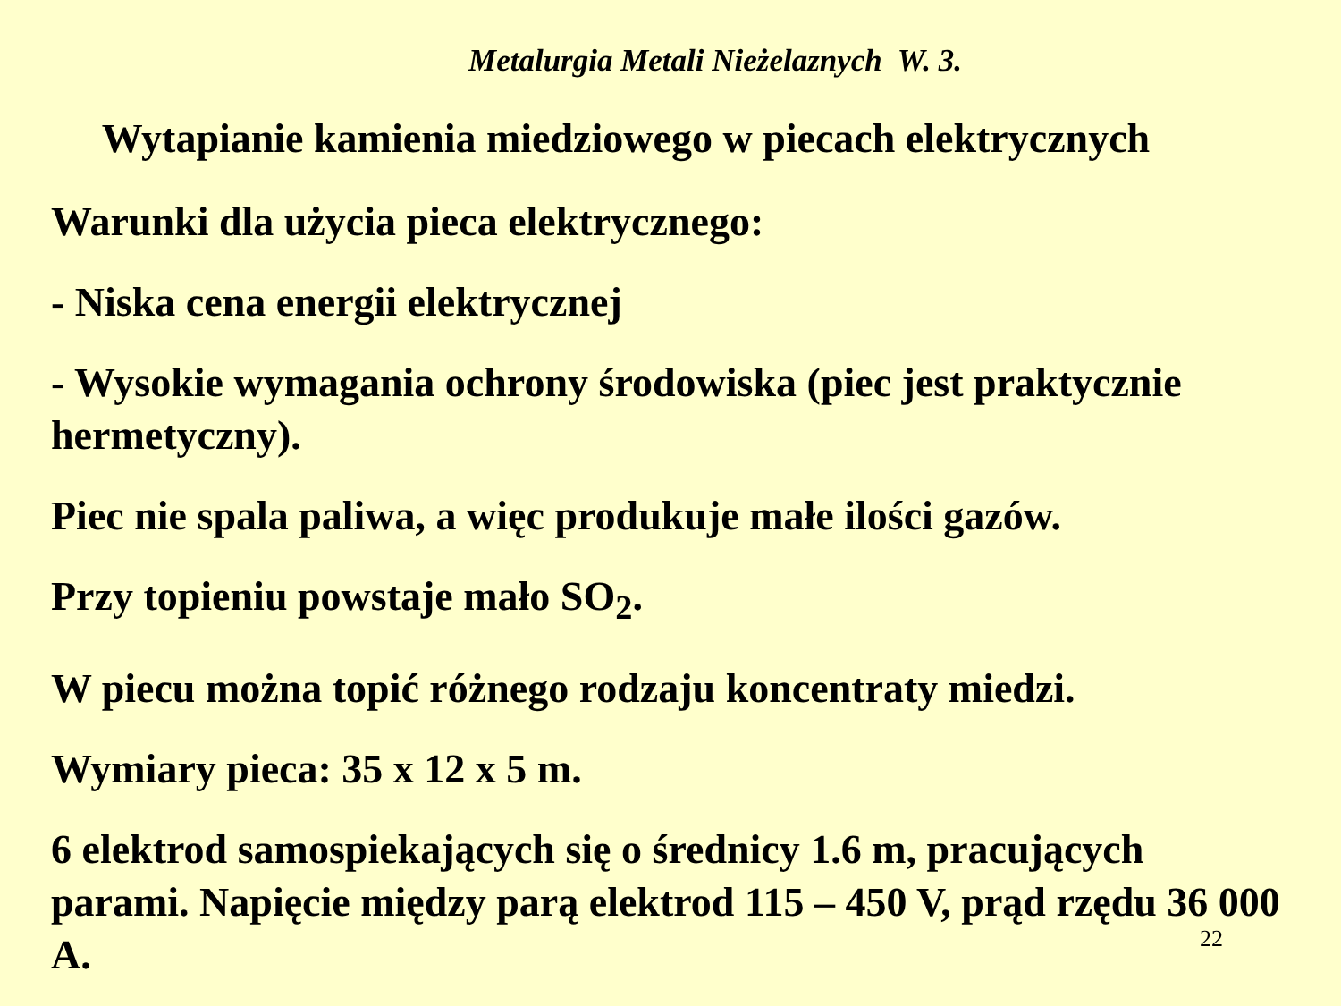Metalurgia Metali Nieżelaznych W. 3.
Wytapianie kamienia miedziowego w piecach elektrycznych
Warunki dla użycia pieca elektrycznego:
- Niska cena energii elektrycznej
- Wysokie wymagania ochrony środowiska (piec jest praktycznie hermetyczny).
Piec nie spala paliwa, a więc produkuje małe ilości gazów.
Przy topieniu powstaje mało SO<sub>2</sub>.
W piecu można topić różnego rodzaju koncentraty miedzi.
Wymiary pieca: 35 x 12 x 5 m.
6 elektrod samospiekających się o średnicy 1.6 m, pracujących parami. Napięcie między parą elektrod 115 – 450 V, prąd rzędu 36 000 A.
22